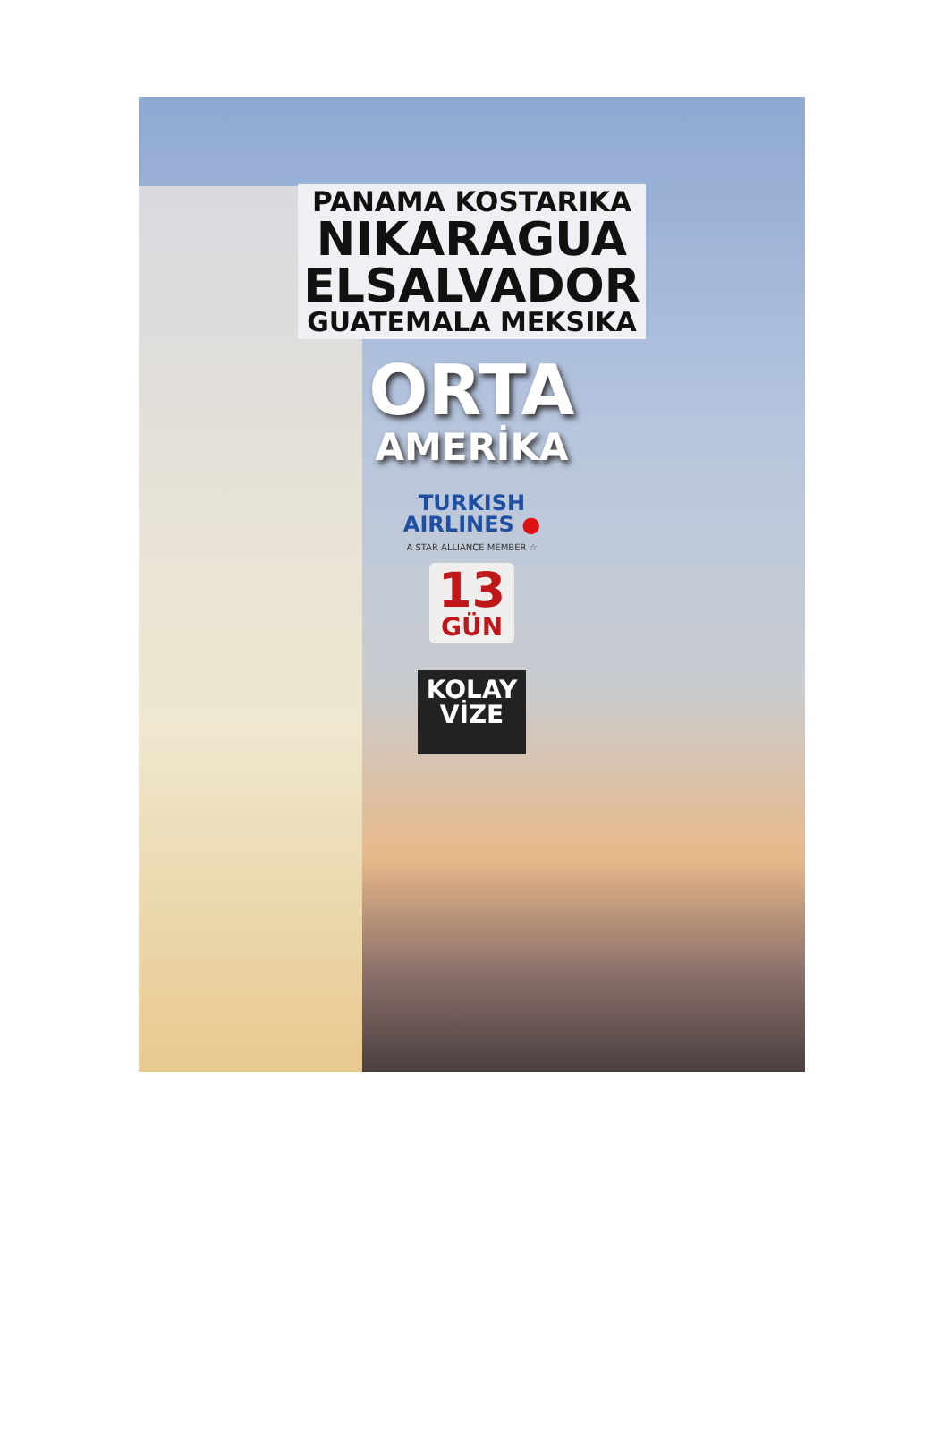PANAMA KOSTARIKA
NIKARAGUA
ELSALVADOR
GUATEMALA MEKSIKA
ORTA
AMERİKA
TURKISH
AIRLINES ●
A STAR ALLIANCE MEMBER ☆
13
GÜN
KOLAY
VİZE